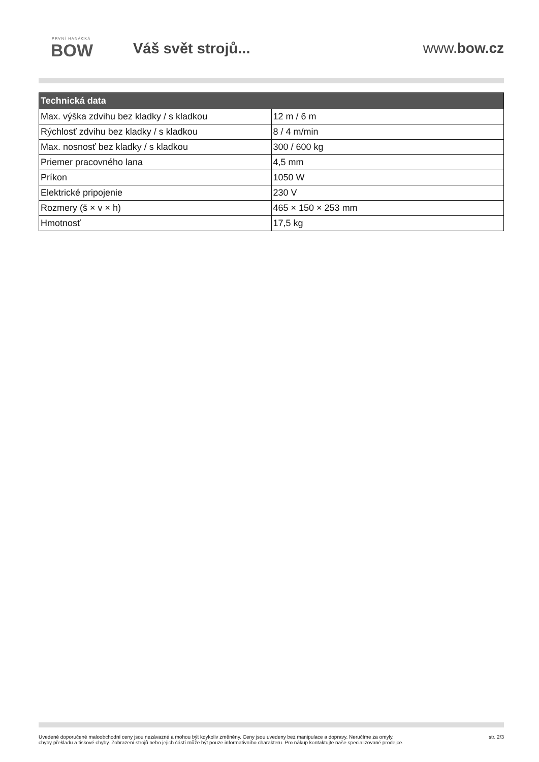PRVNÍ HANÁCKÁ
BOW
Váš svět strojů... www.bow.cz
| Technická data | |
| --- | --- |
| Max. výška zdvihu bez kladky / s kladkou | 12 m / 6 m |
| Rýchlosť zdvihu bez kladky / s kladkou | 8 / 4 m/min |
| Max. nosnosť bez kladky / s kladkou | 300 / 600 kg |
| Priemer pracovného lana | 4,5 mm |
| Príkon | 1050 W |
| Elektrické pripojenie | 230 V |
| Rozmery (š × v × h) | 465 × 150 × 253 mm |
| Hmotnosť | 17,5 kg |
Uvedené doporučené maloobchodní ceny jsou nezávazné a mohou být kdykoliv změněny. Ceny jsou uvedeny bez manipulace a dopravy. Neručíme za omyly,
chyby překladu a tiskové chyby. Zobrazení strojů nebo jejich částí může být pouze informativního charakteru. Pro nákup kontaktujte naše specializované prodejce.
str. 2/3